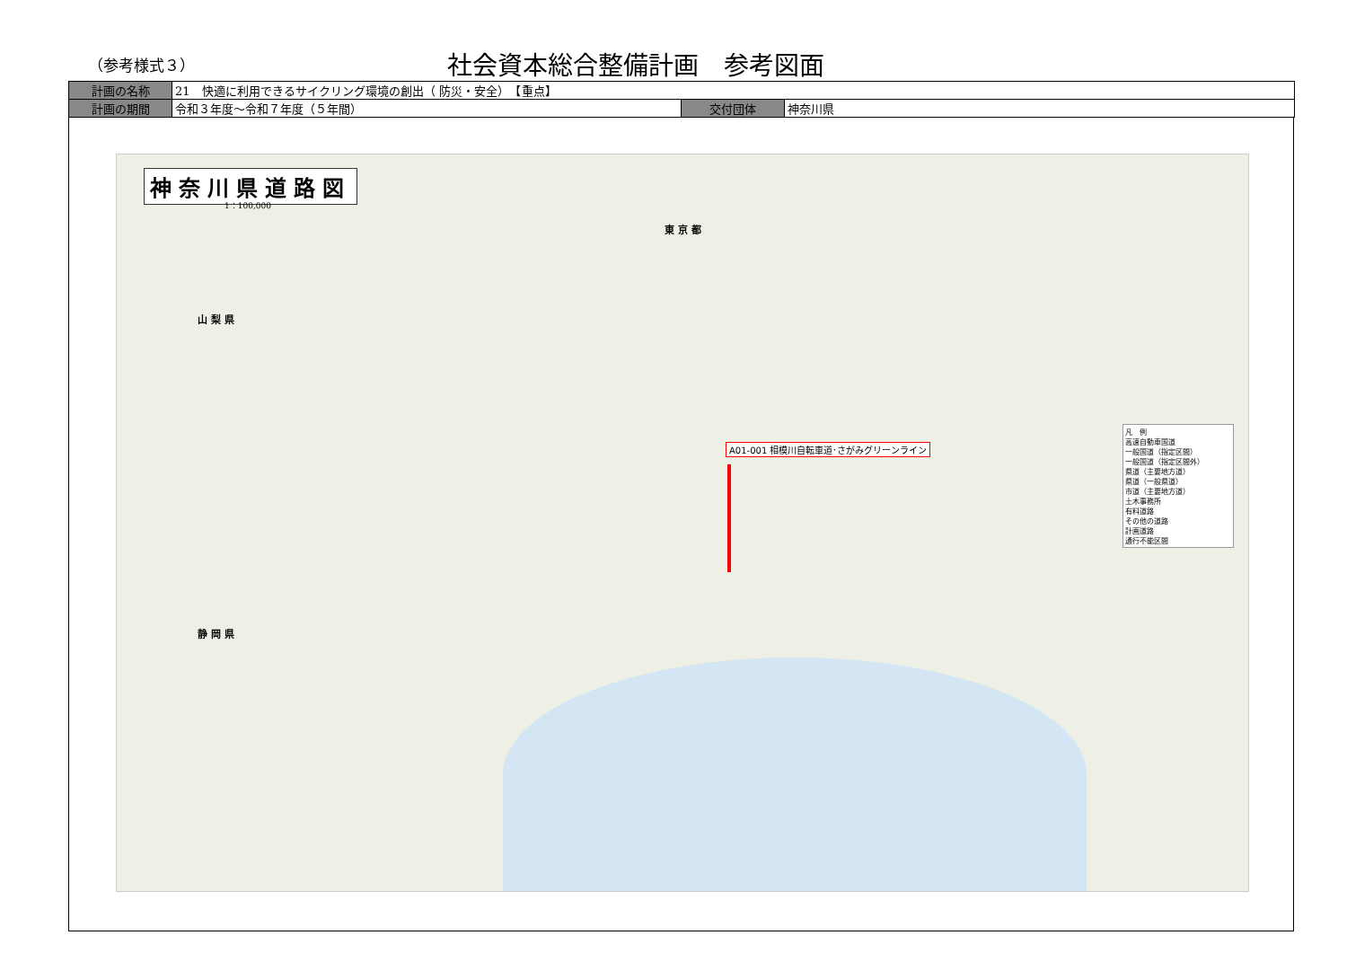（参考様式３）
社会資本総合整備計画　参考図面
| 計画の名称 | 21 快適に利用できるサイクリング環境の創出（ 防災・安全） 【重点】 | | |
| 計画の期間 | 令和３年度～令和７年度（５年間） | 交付団体 | 神奈川県 |
神奈川県道路図
1：100,000
山 梨 県
東 京 都
静 岡 県
A01-001 相模川自転車道･さがみグリーンライン
凡　例
高速自動車国道
一般国道（指定区間）
一般国道（指定区間外）
県道（主要地方道）
県道（一般県道）
市道（主要地方道）
土木事務所
有料道路
その他の道路
計画道路
通行不能区間